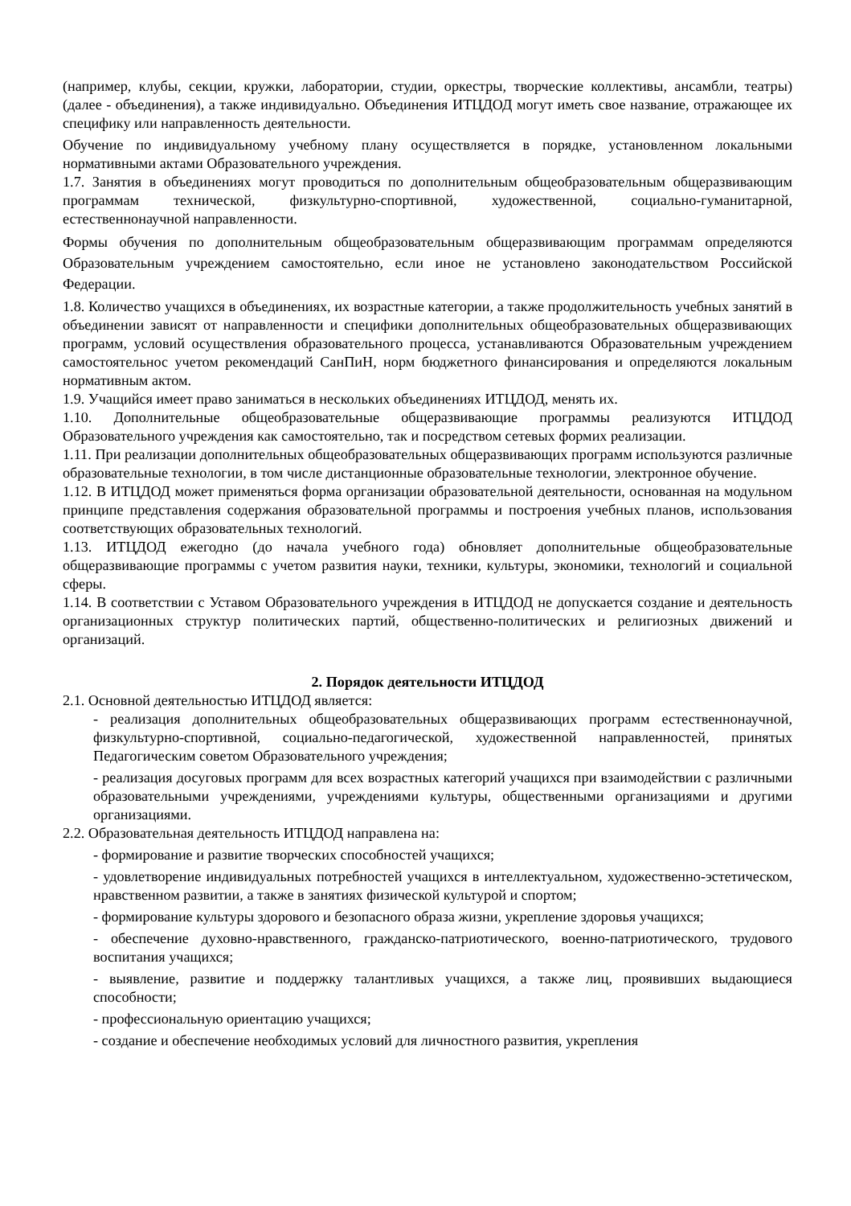(например, клубы, секции, кружки, лаборатории, студии, оркестры, творческие коллективы, ансамбли, театры) (далее - объединения), а также индивидуально. Объединения ИТЦДОД могут иметь свое название, отражающее их специфику или направленность деятельности.
Обучение по индивидуальному учебному плану осуществляется в порядке, установленном локальными нормативными актами Образовательного учреждения.
1.7. Занятия в объединениях могут проводиться по дополнительным общеобразовательным общеразвивающим программам технической, физкультурно-спортивной, художественной, социально-гуманитарной, естественнонаучной направленности.
Формы обучения по дополнительным общеобразовательным общеразвивающим программам определяются Образовательным учреждением самостоятельно, если иное не установлено законодательством Российской Федерации.
1.8. Количество учащихся в объединениях, их возрастные категории, а также продолжительность учебных занятий в объединении зависят от направленности и специфики дополнительных общеобразовательных общеразвивающих программ, условий осуществления образовательного процесса, устанавливаются Образовательным учреждением самостоятельнос учетом рекомендаций СанПиН, норм бюджетного финансирования и определяются локальным нормативным актом.
1.9. Учащийся имеет право заниматься в нескольких объединениях ИТЦДОД, менять их.
1.10. Дополнительные общеобразовательные общеразвивающие программы реализуются ИТЦДОД Образовательного учреждения как самостоятельно, так и посредством сетевых формих реализации.
1.11. При реализации дополнительных общеобразовательных общеразвивающих программ используются различные образовательные технологии, в том числе дистанционные образовательные технологии, электронное обучение.
1.12. В ИТЦДОД может применяться форма организации образовательной деятельности, основанная на модульном принципе представления содержания образовательной программы и построения учебных планов, использования соответствующих образовательных технологий.
1.13. ИТЦДОД ежегодно (до начала учебного года) обновляет дополнительные общеобразовательные общеразвивающие программы с учетом развития науки, техники, культуры, экономики, технологий и социальной сферы.
1.14. В соответствии с Уставом Образовательного учреждения в ИТЦДОД не допускается создание и деятельность организационных структур политических партий, общественно-политических и религиозных движений и организаций.
2. Порядок деятельности ИТЦДОД
2.1. Основной деятельностью ИТЦДОД является:
- реализация дополнительных общеобразовательных общеразвивающих программ естественнонаучной, физкультурно-спортивной, социально-педагогической, художественной направленностей, принятых Педагогическим советом Образовательного учреждения;
- реализация досуговых программ для всех возрастных категорий учащихся при взаимодействии с различными образовательными учреждениями, учреждениями культуры, общественными организациями и другими организациями.
2.2. Образовательная деятельность ИТЦДОД направлена на:
- формирование и развитие творческих способностей учащихся;
- удовлетворение индивидуальных потребностей учащихся в интеллектуальном, художественно-эстетическом, нравственном развитии, а также в занятиях физической культурой и спортом;
- формирование культуры здорового и безопасного образа жизни, укрепление здоровья учащихся;
- обеспечение духовно-нравственного, гражданско-патриотического, военно-патриотического, трудового воспитания учащихся;
- выявление, развитие и поддержку талантливых учащихся, а также лиц, проявивших выдающиеся способности;
- профессиональную ориентацию учащихся;
- создание и обеспечение необходимых условий для личностного развития, укрепления